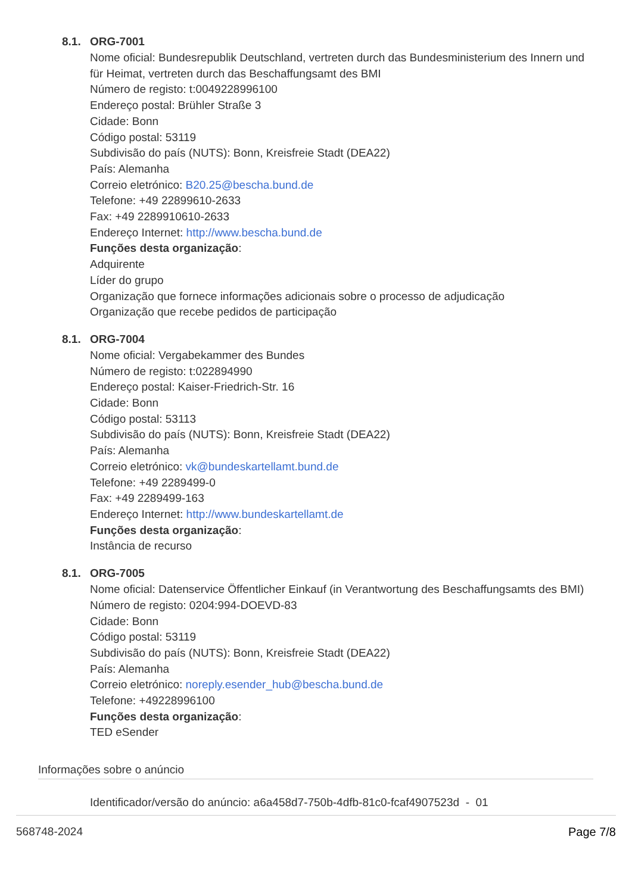8.1. ORG-7001
Nome oficial: Bundesrepublik Deutschland, vertreten durch das Bundesministerium des Innern und für Heimat, vertreten durch das Beschaffungsamt des BMI
Número de registo: t:0049228996100
Endereço postal: Brühler Straße 3
Cidade: Bonn
Código postal: 53119
Subdivisão do país (NUTS): Bonn, Kreisfreie Stadt (DEA22)
País: Alemanha
Correio eletrónico: B20.25@bescha.bund.de
Telefone: +49 22899610-2633
Fax: +49 2289910610-2633
Endereço Internet: http://www.bescha.bund.de
Funções desta organização:
Adquirente
Líder do grupo
Organização que fornece informações adicionais sobre o processo de adjudicação
Organização que recebe pedidos de participação
8.1. ORG-7004
Nome oficial: Vergabekammer des Bundes
Número de registo: t:022894990
Endereço postal: Kaiser-Friedrich-Str. 16
Cidade: Bonn
Código postal: 53113
Subdivisão do país (NUTS): Bonn, Kreisfreie Stadt (DEA22)
País: Alemanha
Correio eletrónico: vk@bundeskartellamt.bund.de
Telefone: +49 2289499-0
Fax: +49 2289499-163
Endereço Internet: http://www.bundeskartellamt.de
Funções desta organização:
Instância de recurso
8.1. ORG-7005
Nome oficial: Datenservice Öffentlicher Einkauf (in Verantwortung des Beschaffungsamts des BMI)
Número de registo: 0204:994-DOEVD-83
Cidade: Bonn
Código postal: 53119
Subdivisão do país (NUTS): Bonn, Kreisfreie Stadt (DEA22)
País: Alemanha
Correio eletrónico: noreply.esender_hub@bescha.bund.de
Telefone: +49228996100
Funções desta organização:
TED eSender
Informações sobre o anúncio
Identificador/versão do anúncio: a6a458d7-750b-4dfb-81c0-fcaf4907523d - 01
568748-2024 Page 7/8